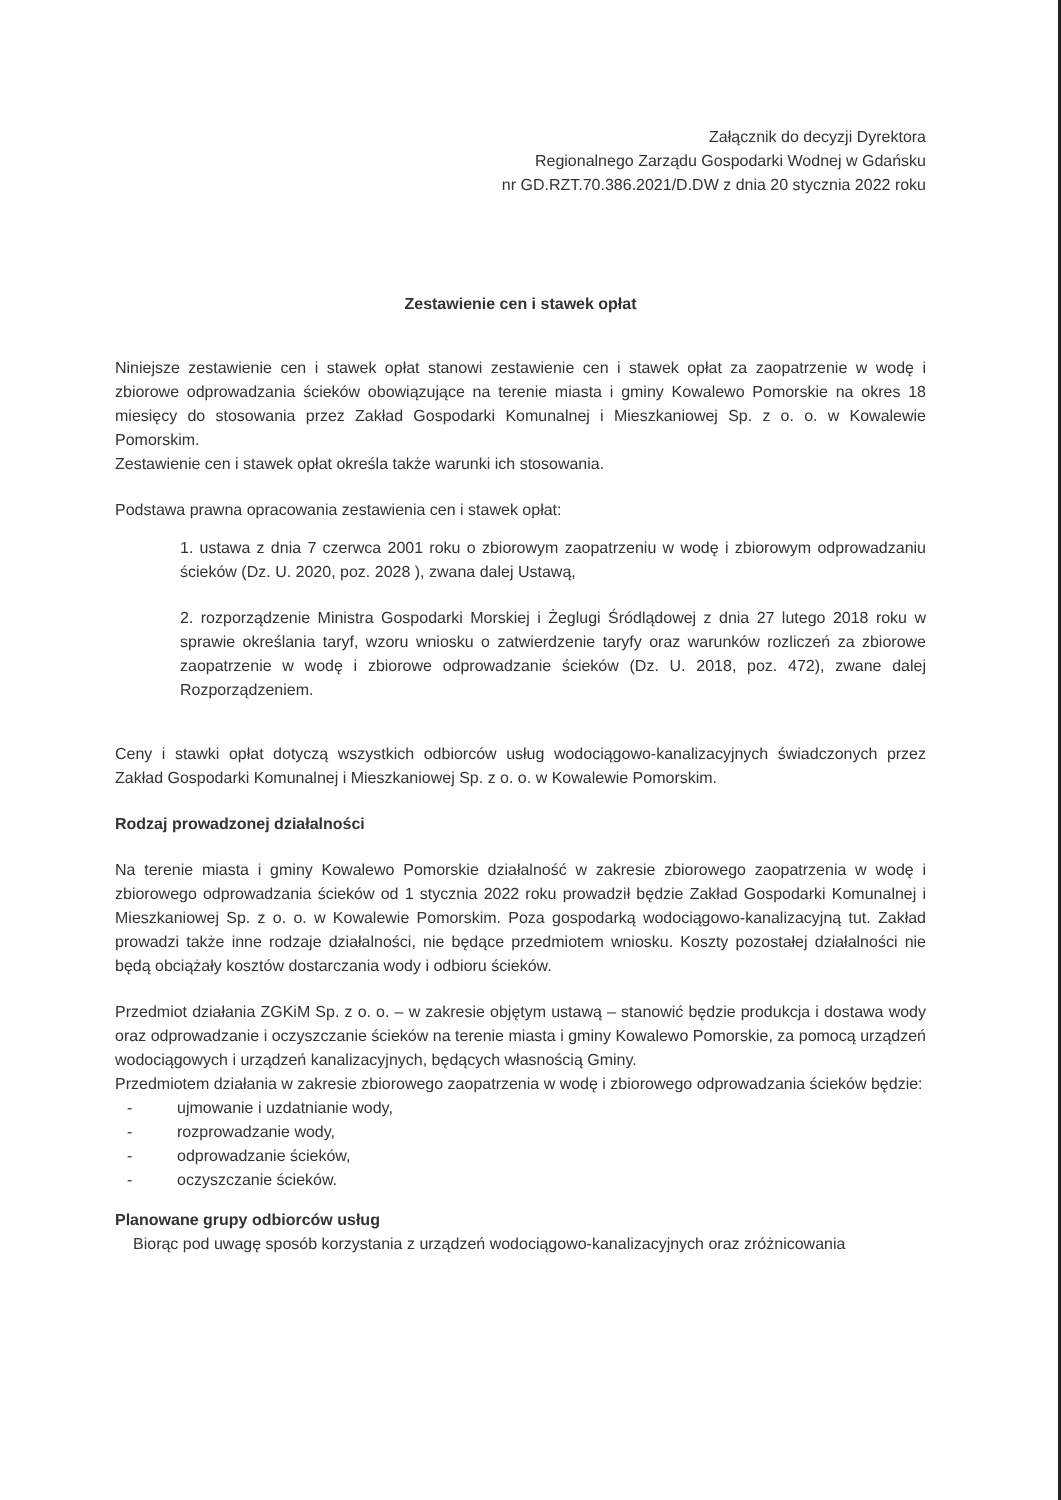Załącznik do decyzji Dyrektora
Regionalnego Zarządu Gospodarki Wodnej w Gdańsku
nr GD.RZT.70.386.2021/D.DW z dnia 20 stycznia 2022 roku
Zestawienie cen i stawek opłat
Niniejsze zestawienie cen i stawek opłat stanowi zestawienie cen i stawek opłat za zaopatrzenie w wodę i zbiorowe odprowadzania ścieków obowiązujące na terenie miasta i gminy Kowalewo Pomorskie na okres 18 miesięcy do stosowania przez Zakład Gospodarki Komunalnej i Mieszkaniowej Sp. z o. o. w Kowalewie Pomorskim.
Zestawienie cen i stawek opłat określa także warunki ich stosowania.
Podstawa prawna opracowania zestawienia cen i stawek opłat:
1. ustawa z dnia 7 czerwca 2001 roku o zbiorowym zaopatrzeniu w wodę i zbiorowym odprowadzaniu ścieków (Dz. U. 2020, poz. 2028 ), zwana dalej Ustawą,
2. rozporządzenie Ministra Gospodarki Morskiej i Żeglugi Śródlądowej z dnia 27 lutego 2018 roku w sprawie określania taryf, wzoru wniosku o zatwierdzenie taryfy oraz warunków rozliczeń za zbiorowe zaopatrzenie w wodę i zbiorowe odprowadzanie ścieków (Dz. U. 2018, poz. 472), zwane dalej Rozporządzeniem.
Ceny i stawki opłat dotyczą wszystkich odbiorców usług wodociągowo-kanalizacyjnych świadczonych przez Zakład Gospodarki Komunalnej i Mieszkaniowej Sp. z o. o. w Kowalewie Pomorskim.
Rodzaj prowadzonej działalności
Na terenie miasta i gminy Kowalewo Pomorskie działalność w zakresie zbiorowego zaopatrzenia w wodę i zbiorowego odprowadzania ścieków od 1 stycznia 2022 roku prowadził będzie Zakład Gospodarki Komunalnej i Mieszkaniowej Sp. z o. o. w Kowalewie Pomorskim. Poza gospodarką wodociągowo-kanalizacyjną tut. Zakład prowadzi także inne rodzaje działalności, nie będące przedmiotem wniosku. Koszty pozostałej działalności nie będą obciążały kosztów dostarczania wody i odbioru ścieków.
Przedmiot działania ZGKiM Sp. z o. o. – w zakresie objętym ustawą – stanowić będzie produkcja i dostawa wody oraz odprowadzanie i oczyszczanie ścieków na terenie miasta i gminy Kowalewo Pomorskie, za pomocą urządzeń wodociągowych i urządzeń kanalizacyjnych, będących własnością Gminy.
Przedmiotem działania w zakresie zbiorowego zaopatrzenia w wodę i zbiorowego odprowadzania ścieków będzie:
- ujmowanie i uzdatnianie wody,
- rozprowadzanie wody,
- odprowadzanie ścieków,
- oczyszczanie ścieków.
Planowane grupy odbiorców usług
Biorąc pod uwagę sposób korzystania z urządzeń wodociągowo-kanalizacyjnych oraz zróżnicowania